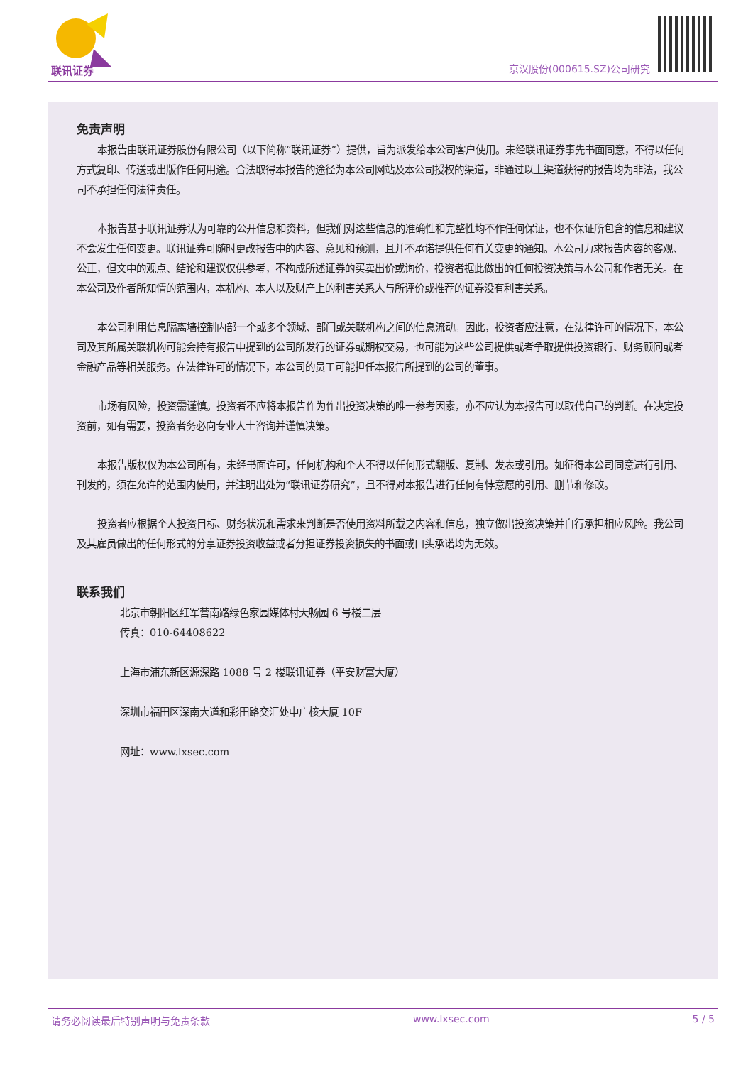联讯证券 京汉股份(000615.SZ)公司研究
免责声明
本报告由联讯证券股份有限公司（以下简称“联讯证券”）提供，旨为派发给本公司客户使用。未经联讯证券事先书面同意，不得以任何方式复印、传送或出版作任何用途。合法取得本报告的途径为本公司网站及本公司授权的渠道，非通过以上渠道获得的报告均为非法，我公司不承担任何法律责任。
本报告基于联讯证券认为可靠的公开信息和资料，但我们对这些信息的准确性和完整性均不作任何保证，也不保证所包含的信息和建议不会发生任何变更。联讯证券可随时更改报告中的内容、意见和预测，且并不承诺提供任何有关变更的通知。本公司力求报告内容的客观、公正，但文中的观点、结论和建议仅供参考，不构成所述证券的买卖出价或询价，投资者据此做出的任何投资决策与本公司和作者无关。在本公司及作者所知情的范围内，本机构、本人以及财产上的利害关系人与所评价或推荐的证券没有利害关系。
本公司利用信息隔离墙控制内部一个或多个领域、部门或关联机构之间的信息流动。因此，投资者应注意，在法律许可的情况下，本公司及其所属关联机构可能会持有报告中提到的公司所发行的证券或期权交易，也可能为这些公司提供或者争取提供投资银行、财务顾问或者金融产品等相关服务。在法律许可的情况下，本公司的员工可能担任本报告所提到的公司的董事。
市场有风险，投资需谨慎。投资者不应将本报告作为作出投资决策的唯一参考因素，亦不应认为本报告可以取代自己的判断。在决定投资前，如有需要，投资者务必向专业人士咨询并谨慎决策。
本报告版权仅为本公司所有，未经书面许可，任何机构和个人不得以任何形式翻版、复制、发表或引用。如征得本公司同意进行引用、刊发的，须在允许的范围内使用，并注明出处为“联讯证券研究”，且不得对本报告进行任何有悖意愿的引用、删节和修改。
投资者应根据个人投资目标、财务状况和需求来判断是否使用资料所载之内容和信息，独立做出投资决策并自行承担相应风险。我公司及其雇员做出的任何形式的分享证券投资收益或者分担证券投资损失的书面或口头承诺均为无效。
联系我们
北京市朝阳区红军营南路绿色家园媒体村天畅园 6 号楼二层
传真：010-64408622
上海市浦东新区源深路 1088 号 2 楼联讯证券（平安财富大厦）
深圳市福田区深南大道和彩田路交汇处中广核大厦 10F
网址：www.lxsec.com
请务必阅读最后特别声明与免责条款 www.lxsec.com 5 / 5